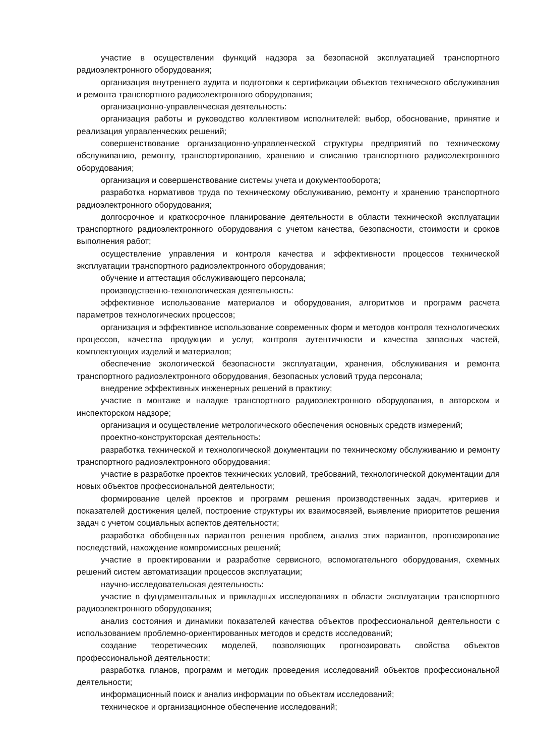участие в осуществлении функций надзора за безопасной эксплуатацией транспортного радиоэлектронного оборудования;
организация внутреннего аудита и подготовки к сертификации объектов технического обслуживания и ремонта транспортного радиоэлектронного оборудования;
организационно-управленческая деятельность:
организация работы и руководство коллективом исполнителей: выбор, обоснование, принятие и реализация управленческих решений;
совершенствование организационно-управленческой структуры предприятий по техническому обслуживанию, ремонту, транспортированию, хранению и списанию транспортного радиоэлектронного оборудования;
организация и совершенствование системы учета и документооборота;
разработка нормативов труда по техническому обслуживанию, ремонту и хранению транспортного радиоэлектронного оборудования;
долгосрочное и краткосрочное планирование деятельности в области технической эксплуатации транспортного радиоэлектронного оборудования с учетом качества, безопасности, стоимости и сроков выполнения работ;
осуществление управления и контроля качества и эффективности процессов технической эксплуатации транспортного радиоэлектронного оборудования;
обучение и аттестация обслуживающего персонала;
производственно-технологическая деятельность:
эффективное использование материалов и оборудования, алгоритмов и программ расчета параметров технологических процессов;
организация и эффективное использование современных форм и методов контроля технологических процессов, качества продукции и услуг, контроля аутентичности и качества запасных частей, комплектующих изделий и материалов;
обеспечение экологической безопасности эксплуатации, хранения, обслуживания и ремонта транспортного радиоэлектронного оборудования, безопасных условий труда персонала;
внедрение эффективных инженерных решений в практику;
участие в монтаже и наладке транспортного радиоэлектронного оборудования, в авторском и инспекторском надзоре;
организация и осуществление метрологического обеспечения основных средств измерений;
проектно-конструкторская деятельность:
разработка технической и технологической документации по техническому обслуживанию и ремонту транспортного радиоэлектронного оборудования;
участие в разработке проектов технических условий, требований, технологической документации для новых объектов профессиональной деятельности;
формирование целей проектов и программ решения производственных задач, критериев и показателей достижения целей, построение структуры их взаимосвязей, выявление приоритетов решения задач с учетом социальных аспектов деятельности;
разработка обобщенных вариантов решения проблем, анализ этих вариантов, прогнозирование последствий, нахождение компромиссных решений;
участие в проектировании и разработке сервисного, вспомогательного оборудования, схемных решений систем автоматизации процессов эксплуатации;
научно-исследовательская деятельность:
участие в фундаментальных и прикладных исследованиях в области эксплуатации транспортного радиоэлектронного оборудования;
анализ состояния и динамики показателей качества объектов профессиональной деятельности с использованием проблемно-ориентированных методов и средств исследований;
создание теоретических моделей, позволяющих прогнозировать свойства объектов профессиональной деятельности;
разработка планов, программ и методик проведения исследований объектов профессиональной деятельности;
информационный поиск и анализ информации по объектам исследований;
техническое и организационное обеспечение исследований;